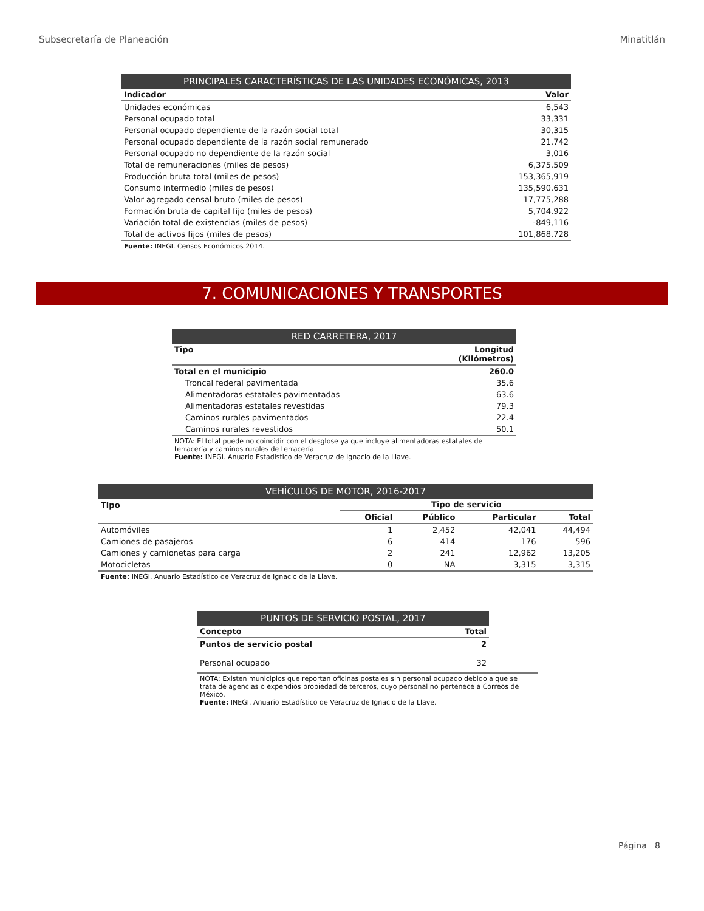Subsecretaría de Planeación Minatitlán
| PRINCIPALES CARACTERÍSTICAS DE LAS UNIDADES ECONÓMICAS, 2013 | |
| --- | --- |
| Indicador | Valor |
| Unidades económicas | 6,543 |
| Personal ocupado total | 33,331 |
| Personal ocupado dependiente de la razón social total | 30,315 |
| Personal ocupado dependiente de la razón social remunerado | 21,742 |
| Personal ocupado no dependiente de la razón social | 3,016 |
| Total de remuneraciones (miles de pesos) | 6,375,509 |
| Producción bruta total (miles de pesos) | 153,365,919 |
| Consumo intermedio (miles de pesos) | 135,590,631 |
| Valor agregado censal bruto (miles de pesos) | 17,775,288 |
| Formación bruta de capital fijo (miles de pesos) | 5,704,922 |
| Variación total de existencias (miles de pesos) | -849,116 |
| Total de activos fijos (miles de pesos) | 101,868,728 |
| Fuente: INEGI. Censos Económicos 2014. | |
7. COMUNICACIONES Y TRANSPORTES
| RED CARRETERA, 2017 | |
| --- | --- |
| Tipo | Longitud (Kilómetros) |
| Total en el municipio | 260.0 |
| Troncal federal pavimentada | 35.6 |
| Alimentadoras estatales pavimentadas | 63.6 |
| Alimentadoras estatales revestidas | 79.3 |
| Caminos rurales pavimentados | 22.4 |
| Caminos rurales revestidos | 50.1 |
| NOTA: El total puede no coincidir con el desglose ya que incluye alimentadoras estatales de terracería y caminos rurales de terracería. Fuente: INEGI. Anuario Estadístico de Veracruz de Ignacio de la Llave. | |
| VEHÍCULOS DE MOTOR, 2016-2017 | | | | |
| --- | --- | --- | --- | --- |
| Tipo | Tipo de servicio | | | |
| | Oficial | Público | Particular | Total |
| Automóviles | 1 | 2,452 | 42,041 | 44,494 |
| Camiones de pasajeros | 6 | 414 | 176 | 596 |
| Camiones y camionetas para carga | 2 | 241 | 12,962 | 13,205 |
| Motocicletas | 0 | NA | 3,315 | 3,315 |
| Fuente: INEGI. Anuario Estadístico de Veracruz de Ignacio de la Llave. | | | | |
| PUNTOS DE SERVICIO POSTAL, 2017 | |
| --- | --- |
| Concepto | Total |
| Puntos de servicio postal | 2 |
| Personal ocupado | 32 |
NOTA: Existen municipios que reportan oficinas postales sin personal ocupado debido a que se trata de agencias o expendios propiedad de terceros, cuyo personal no pertenece a Correos de México.
Fuente: INEGI. Anuario Estadístico de Veracruz de Ignacio de la Llave.
Página 8